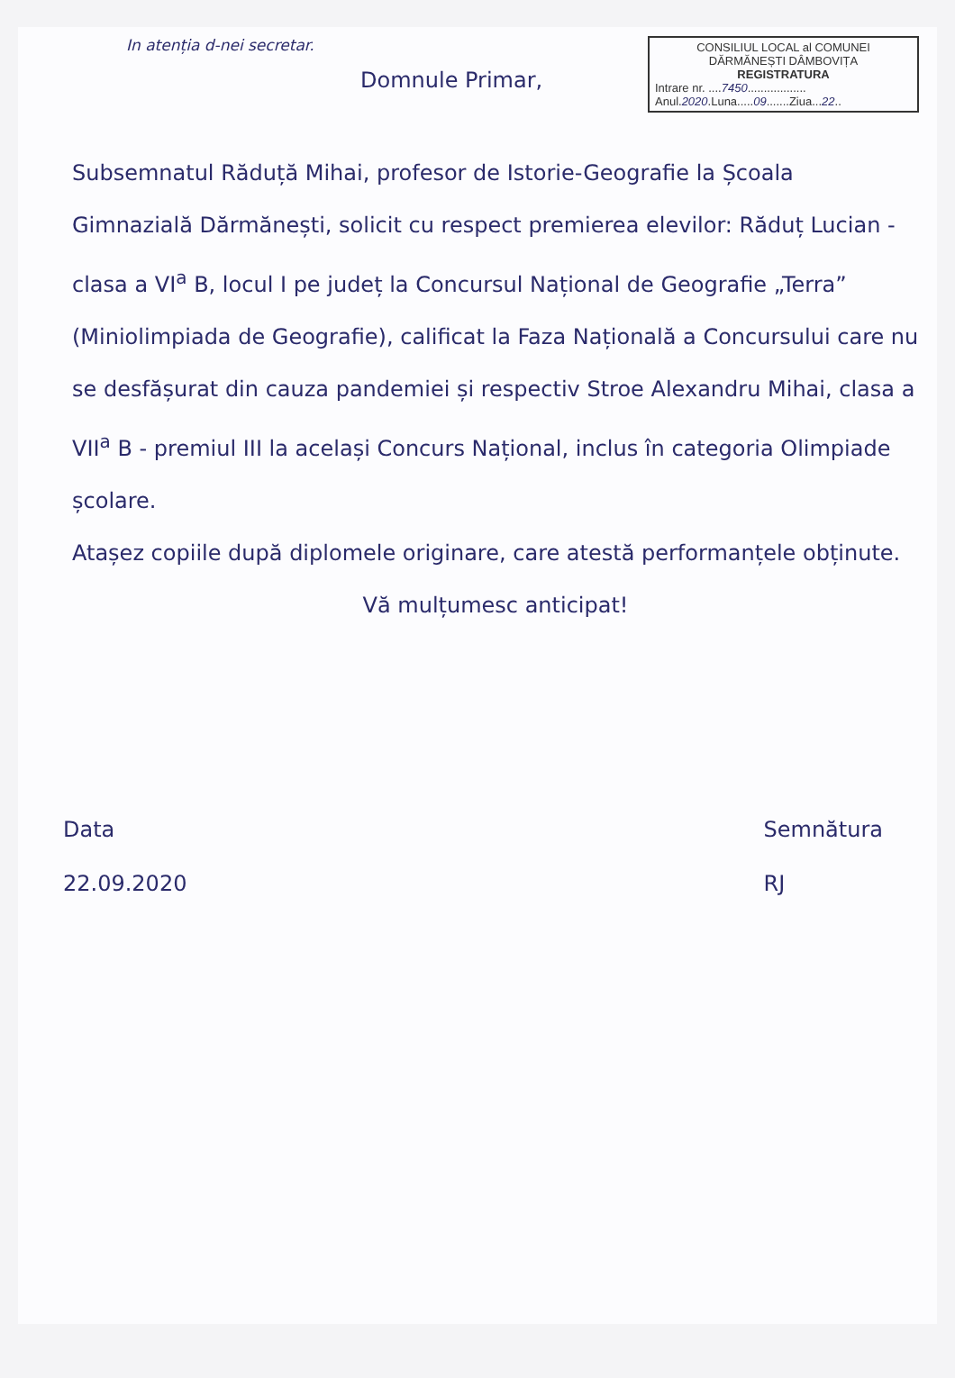In atenția d-nei secretar.
CONSILIUL LOCAL al COMUNEI
DĂRMĂNEȘTI DÂMBOVIȚA
REGISTRATURA
Intrare nr. ....7450..................
Anul.2020.Luna.....09.......Ziua...22..
Domnule Primar,
Subsemnatul Răduță Mihai, profesor de Istorie-Geografie la Școala Gimnazială Dărmănești, solicit cu respect premierea elevilor: Răduț Lucian - clasa a VI<sup>a</sup> B, locul I pe județ la Concursul Național de Geografie „Terra” (Miniolimpiada de Geografie), calificat la Faza Națională a Concursului care nu se desfășurat din cauza pandemiei și respectiv Stroe Alexandru Mihai, clasa a VII<sup>a</sup> B - premiul III la același Concurs Național, inclus în categoria Olimpiade școlare.
Atașez copiile după diplomele originare, care atestă performanțele obținute.
Vă mulțumesc anticipat!
Data
22.09.2020
Semnătura
RJ